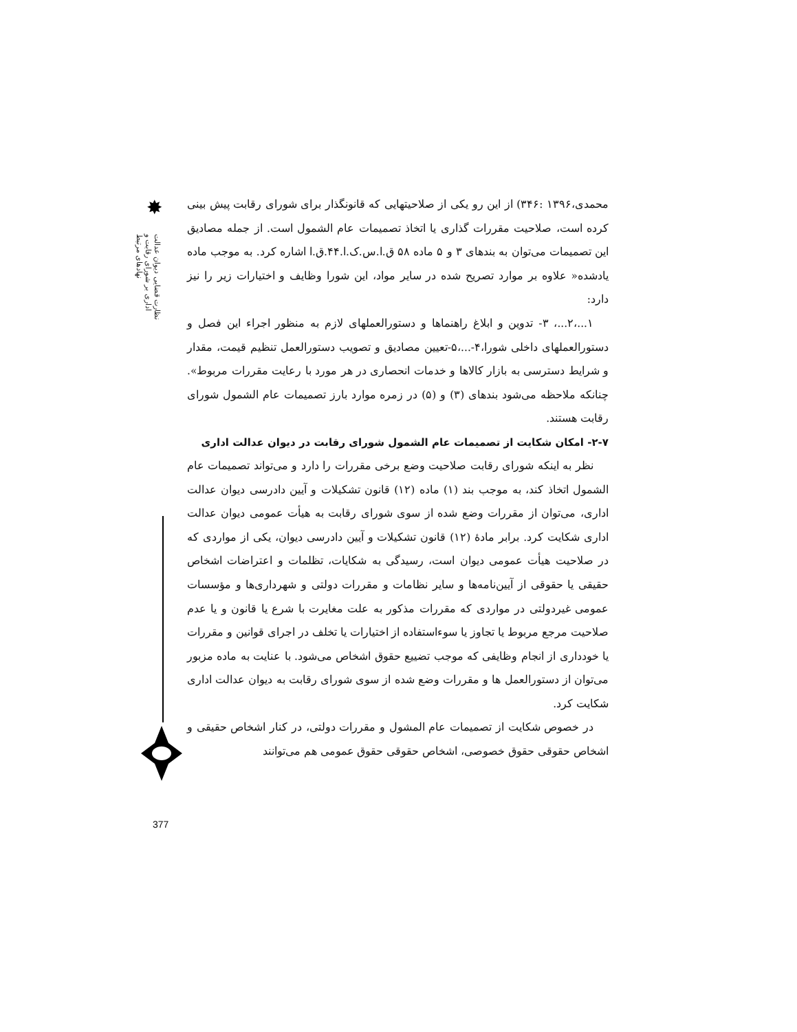✸
نظارت قضایی دیوان عدالت اداری بر شورای رقابت و نهادهای مرتبط
محمدی،۱۳۹۶ :۳۴۶) از این رو یکی از صلاحیتهایی که قانونگذار برای شورای رقابت پیش بینی کرده است، صلاحیت مقررات گذاری یا اتخاذ تصمیمات عام الشمول است. از جمله مصادیق این تصمیمات می‌توان به بندهای ۳ و ۵ ماده ۵۸ ق.ا.س.ک.ا.۴۴.ق.ا اشاره کرد. به موجب ماده یادشده« علاوه بر موارد تصریح شده در سایر مواد، این شورا وظایف و اختیارات زیر را نیز دارد:
۱...،۲...، ۳- تدوین و ابلاغ راهنماها و دستورالعملهای لازم به منظور اجراء این فصل و دستورالعملهای داخلی شورا،۴-...،۵-تعیین مصادیق و تصویب دستورالعمل تنظیم قیمت، مقدار و شرایط دسترسی به بازار کالاها و خدمات انحصاری در هر مورد با رعایت مقررات مربوط». چنانکه ملاحظه می‌شود بندهای (۳) و (۵) در زمره موارد بارز تصمیمات عام الشمول شورای رقابت هستند.
۲-۷- امکان شکایت از تصمیمات عام الشمول شورای رقابت در دیوان عدالت اداری
نظر به اینکه شورای رقابت صلاحیت وضع برخی مقررات را دارد و می‌تواند تصمیمات عام الشمول اتخاذ کند، به موجب بند (۱) ماده (۱۲) قانون تشکیلات و آیین دادرسی دیوان عدالت اداری، می‌توان از مقررات وضع شده از سوی شورای رقابت به هیأت عمومی دیوان عدالت اداری شکایت کرد. برابر مادهٔ (۱۲) قانون تشکیلات و آیین دادرسی دیوان، یکی از مواردی که در صلاحیت هیأت عمومی دیوان است، رسیدگی به شکایات، تظلمات و اعتراضات اشخاص حقیقی یا حقوقی از آیین‌نامه‌ها و سایر نظامات و مقررات دولتی و شهرداری‌ها و مؤسسات عمومی غیردولتی در مواردی که مقررات مذکور به علت مغایرت با شرع یا قانون و یا عدم صلاحیت مرجع مربوط یا تجاوز یا سوءاستفاده از اختیارات یا تخلف در اجرای قوانین و مقررات یا خودداری از انجام وظایفی که موجب تضییع حقوق اشخاص می‌شود. با عنایت به ماده مزبور می‌توان از دستورالعمل ها و مقررات وضع شده از سوی شورای رقابت به دیوان عدالت اداری شکایت کرد.
در خصوص شکایت از تصمیمات عام المشول و مقررات دولتی، در کنار اشخاص حقیقی و اشخاص حقوقی حقوق خصوصی، اشخاص حقوقی حقوق عمومی هم می‌توانند
377